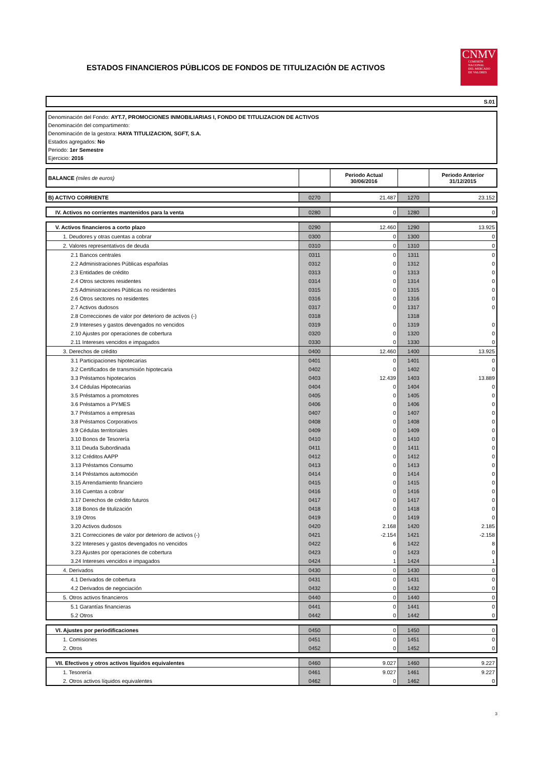ESTADOS FINANCIEROS PÚBLICOS DE FONDOS DE TITULIZACIÓN DE ACTIVOS
CNMV
COMISIÓN
NACIONAL
DEL MERCADO
DE VALORES
S.01
Denominación del Fondo: AYT.7, PROMOCIONES INMOBILIARIAS I, FONDO DE TITULIZACION DE ACTIVOS
Denominación del compartimento:
Denominación de la gestora: HAYA TITULIZACION, SGFT, S.A.
Estados agregados: No
Periodo: 1er Semestre
Ejercicio: 2016
| BALANCE (miles de euros) | | Periodo Actual 30/06/2016 | | Periodo Anterior 31/12/2015 |
| --- | --- | --- | --- | --- |
| B) ACTIVO CORRIENTE | 0270 | 21.487 | 1270 | 23.152 |
| IV. Activos no corrientes mantenidos para la venta | 0280 | 0 | 1280 | 0 |
| V. Activos financieros a corto plazo | 0290 | 12.460 | 1290 | 13.925 |
| 1. Deudores y otras cuentas a cobrar | 0300 | 0 | 1300 | 0 |
| 2. Valores representativos de deuda | 0310 | 0 | 1310 | 0 |
| 2.1 Bancos centrales | 0311 | 0 | 1311 | 0 |
| 2.2 Administraciones Públicas españolas | 0312 | 0 | 1312 | 0 |
| 2.3 Entidades de crédito | 0313 | 0 | 1313 | 0 |
| 2.4 Otros sectores residentes | 0314 | 0 | 1314 | 0 |
| 2.5 Administraciones Públicas no residentes | 0315 | 0 | 1315 | 0 |
| 2.6 Otros sectores no residentes | 0316 | 0 | 1316 | 0 |
| 2.7 Activos dudosos | 0317 | 0 | 1317 | 0 |
| 2.8 Correcciones de valor por deterioro de activos (-) | 0318 | | 1318 | |
| 2.9 Intereses y gastos devengados no vencidos | 0319 | 0 | 1319 | 0 |
| 2.10 Ajustes por operaciones de cobertura | 0320 | 0 | 1320 | 0 |
| 2.11 Intereses vencidos e impagados | 0330 | 0 | 1330 | 0 |
| 3. Derechos de crédito | 0400 | 12.460 | 1400 | 13.925 |
| 3.1 Participaciones hipotecarias | 0401 | 0 | 1401 | 0 |
| 3.2 Certificados de transmisión hipotecaria | 0402 | 0 | 1402 | 0 |
| 3.3 Préstamos hipotecarios | 0403 | 12.439 | 1403 | 13.889 |
| 3.4 Cédulas Hipotecarias | 0404 | 0 | 1404 | 0 |
| 3.5 Préstamos a promotores | 0405 | 0 | 1405 | 0 |
| 3.6 Préstamos a PYMES | 0406 | 0 | 1406 | 0 |
| 3.7 Préstamos a empresas | 0407 | 0 | 1407 | 0 |
| 3.8 Préstamos Corporativos | 0408 | 0 | 1408 | 0 |
| 3.9 Cédulas territoriales | 0409 | 0 | 1409 | 0 |
| 3.10 Bonos de Tesorería | 0410 | 0 | 1410 | 0 |
| 3.11 Deuda Subordinada | 0411 | 0 | 1411 | 0 |
| 3.12 Créditos AAPP | 0412 | 0 | 1412 | 0 |
| 3.13 Préstamos Consumo | 0413 | 0 | 1413 | 0 |
| 3.14 Préstamos automoción | 0414 | 0 | 1414 | 0 |
| 3.15 Arrendamiento financiero | 0415 | 0 | 1415 | 0 |
| 3.16 Cuentas a cobrar | 0416 | 0 | 1416 | 0 |
| 3.17 Derechos de crédito futuros | 0417 | 0 | 1417 | 0 |
| 3.18 Bonos de titulización | 0418 | 0 | 1418 | 0 |
| 3.19 Otros | 0419 | 0 | 1419 | 0 |
| 3.20 Activos dudosos | 0420 | 2.168 | 1420 | 2.185 |
| 3.21 Correcciones de valor por deterioro de activos (-) | 0421 | -2.154 | 1421 | -2.158 |
| 3.22 Intereses y gastos devengados no vencidos | 0422 | 6 | 1422 | 8 |
| 3.23 Ajustes por operaciones de cobertura | 0423 | 0 | 1423 | 0 |
| 3.24 Intereses vencidos e impagados | 0424 | 1 | 1424 | 1 |
| 4. Derivados | 0430 | 0 | 1430 | 0 |
| 4.1 Derivados de cobertura | 0431 | 0 | 1431 | 0 |
| 4.2 Derivados de negociación | 0432 | 0 | 1432 | 0 |
| 5. Otros activos financieros | 0440 | 0 | 1440 | 0 |
| 5.1 Garantías financieras | 0441 | 0 | 1441 | 0 |
| 5.2 Otros | 0442 | 0 | 1442 | 0 |
| VI. Ajustes por periodificaciones | 0450 | 0 | 1450 | 0 |
| 1. Comisiones | 0451 | 0 | 1451 | 0 |
| 2. Otros | 0452 | 0 | 1452 | 0 |
| VII. Efectivos y otros activos líquidos equivalentes | 0460 | 9.027 | 1460 | 9.227 |
| 1. Tesorería | 0461 | 9.027 | 1461 | 9.227 |
| 2. Otros activos líquidos equivalentes | 0462 | 0 | 1462 | 0 |
3